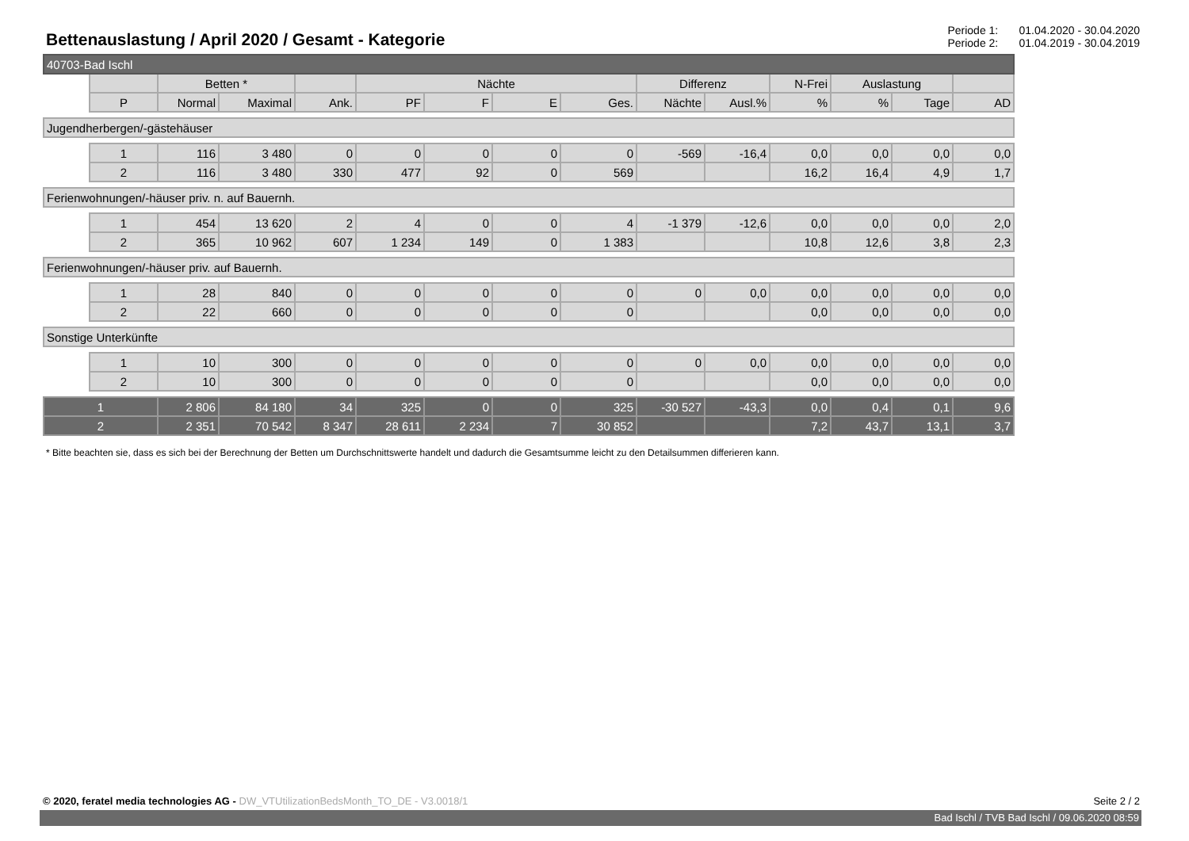Bettenauslastung / April 2020 / Gesamt - Kategorie
Periode 1: 01.04.2020 - 30.04.2020
Periode 2: 01.04.2019 - 30.04.2019
| 40703-Bad Ischl | | | | | | | | | | | | | | |
| | | Betten * | | | Nächte | | | | Differenz | | N-Frei | Auslastung | | |
| | P | Normal | Maximal | Ank. | PF | F | E | Ges. | Nächte | Ausl.% | % | % | Tage | AD |
| Jugendherbergen/-gästehäuser | | | | | | | | | | | | | | |
| | 1 | 116 | 3 480 | 0 | 0 | 0 | 0 | 0 | -569 | -16,4 | 0,0 | 0,0 | 0,0 | 0,0 |
| | 2 | 116 | 3 480 | 330 | 477 | 92 | 0 | 569 | | | 16,2 | 16,4 | 4,9 | 1,7 |
| Ferienwohnungen/-häuser priv. n. auf Bauernh. | | | | | | | | | | | | | | |
| | 1 | 454 | 13 620 | 2 | 4 | 0 | 0 | 4 | -1 379 | -12,6 | 0,0 | 0,0 | 0,0 | 2,0 |
| | 2 | 365 | 10 962 | 607 | 1 234 | 149 | 0 | 1 383 | | | 10,8 | 12,6 | 3,8 | 2,3 |
| Ferienwohnungen/-häuser priv. auf Bauernh. | | | | | | | | | | | | | | |
| | 1 | 28 | 840 | 0 | 0 | 0 | 0 | 0 | 0 | 0,0 | 0,0 | 0,0 | 0,0 | 0,0 |
| | 2 | 22 | 660 | 0 | 0 | 0 | 0 | 0 | | | 0,0 | 0,0 | 0,0 | 0,0 |
| Sonstige Unterkünfte | | | | | | | | | | | | | | |
| | 1 | 10 | 300 | 0 | 0 | 0 | 0 | 0 | 0 | 0,0 | 0,0 | 0,0 | 0,0 | 0,0 |
| | 2 | 10 | 300 | 0 | 0 | 0 | 0 | 0 | | | 0,0 | 0,0 | 0,0 | 0,0 |
| 1 | | 2 806 | 84 180 | 34 | 325 | 0 | 0 | 325 | -30 527 | -43,3 | 0,0 | 0,4 | 0,1 | 9,6 |
| 2 | | 2 351 | 70 542 | 8 347 | 28 611 | 2 234 | 7 | 30 852 | | | 7,2 | 43,7 | 13,1 | 3,7 |
* Bitte beachten sie, dass es sich bei der Berechnung der Betten um Durchschnittswerte handelt und dadurch die Gesamtsumme leicht zu den Detailsummen differieren kann.
© 2020, feratel media technologies AG - DW_VTUtilizationBedsMonth_TO_DE - V3.0018/1
Seite 2 / 2
Bad Ischl / TVB Bad Ischl / 09.06.2020 08:59